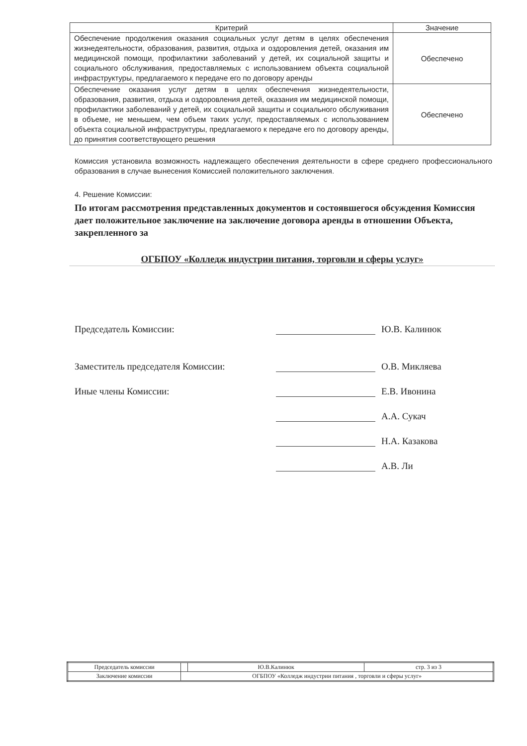| Критерий | Значение |
| --- | --- |
| Обеспечение продолжения оказания социальных услуг детям в целях обеспечения жизнедеятельности, образования, развития, отдыха и оздоровления детей, оказания им медицинской помощи, профилактики заболеваний у детей, их социальной защиты и социального обслуживания, предоставляемых с использованием объекта социальной инфраструктуры, предлагаемого к передаче его по договору аренды | Обеспечено |
| Обеспечение оказания услуг детям в целях обеспечения жизнедеятельности, образования, развития, отдыха и оздоровления детей, оказания им медицинской помощи, профилактики заболеваний у детей, их социальной защиты и социального обслуживания в объеме, не меньшем, чем объем таких услуг, предоставляемых с использованием объекта социальной инфраструктуры, предлагаемого к передаче его по договору аренды, до принятия соответствующего решения | Обеспечено |
Комиссия установила возможность надлежащего обеспечения деятельности в сфере среднего профессионального образования в случае вынесения Комиссией положительного заключения.
4. Решение Комиссии:
По итогам рассмотрения представленных документов и состоявшегося обсуждения Комиссия дает положительное заключение на заключение договора аренды в отношении Объекта, закрепленного за
ОГБПОУ «Колледж индустрии питания, торговли и сферы услуг»
Председатель Комиссии: Ю.В. Калинюк
Заместитель председателя Комиссии: О.В. Микляева
Иные члены Комиссии: Е.В. Ивонина
А.А. Сукач
Н.А. Казакова
А.В. Ли
| Председатель комиссии | | Ю.В.Калинюк | стр. 3 из 3 |
| Заключение комиссии | ОГБПОУ «Колледж индустрии питания , торговли и сферы услуг» | | |